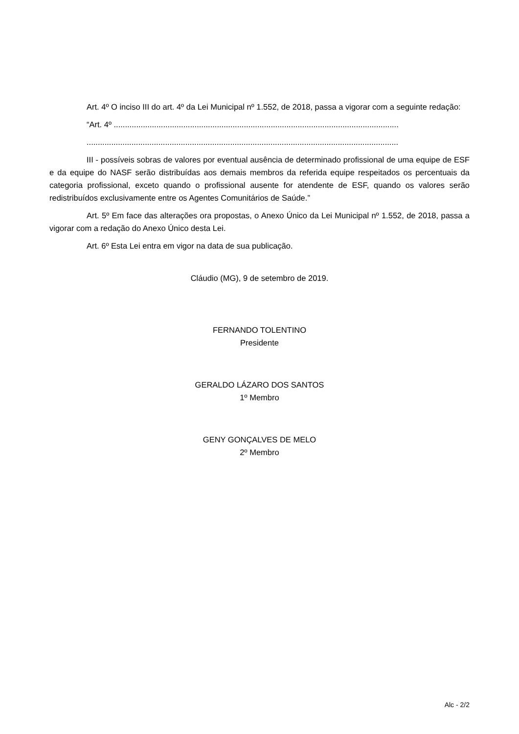Art. 4º O inciso III do art. 4º da Lei Municipal nº 1.552, de 2018, passa a vigorar com a seguinte redação:
“Art. 4º ...............................................................................................................................
...........................................................................................................................................
III - possíveis sobras de valores por eventual ausência de determinado profissional de uma equipe de ESF e da equipe do NASF serão distribuídas aos demais membros da referida equipe respeitados os percentuais da categoria profissional, exceto quando o profissional ausente for atendente de ESF, quando os valores serão redistribuídos exclusivamente entre os Agentes Comunitários de Saúde.”
Art. 5º Em face das alterações ora propostas, o Anexo Único da Lei Municipal nº 1.552, de 2018, passa a vigorar com a redação do Anexo Único desta Lei.
Art. 6º Esta Lei entra em vigor na data de sua publicação.
Cláudio (MG), 9 de setembro de 2019.
FERNANDO TOLENTINO
Presidente
GERALDO LÁZARO DOS SANTOS
1º Membro
GENY GONÇALVES DE MELO
2º Membro
Alc - 2/2